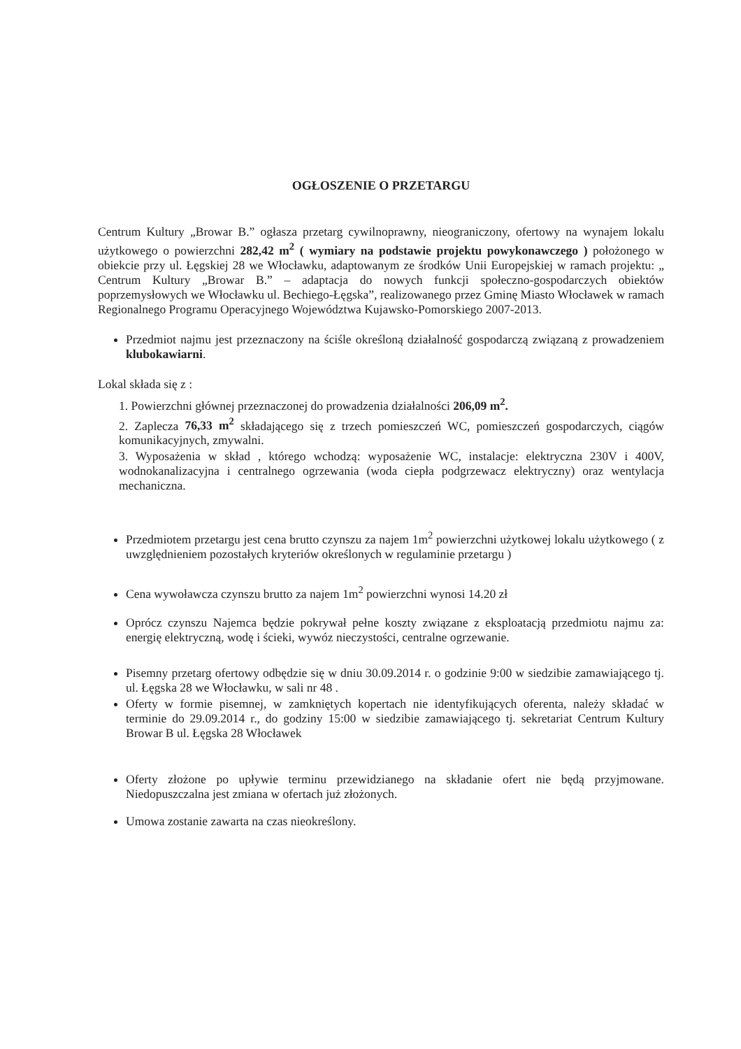OGŁOSZENIE O PRZETARGU
Centrum Kultury „Browar B.” ogłasza przetarg cywilnoprawny, nieograniczony, ofertowy na wynajem lokalu użytkowego o powierzchni 282,42 m<sup>2</sup> ( wymiary na podstawie projektu powykonawczego ) położonego w obiekcie przy ul. Łęgskiej 28 we Włocławku, adaptowanym ze środków Unii Europejskiej w ramach projektu: „ Centrum Kultury „Browar B.” – adaptacja do nowych funkcji społeczno-gospodarczych obiektów poprzemysłowych we Włocławku ul. Bechiego-Łęgska”, realizowanego przez Gminę Miasto Włocławek w ramach Regionalnego Programu Operacyjnego Województwa Kujawsko-Pomorskiego 2007-2013.
Przedmiot najmu jest przeznaczony na ściśle określoną działalność gospodarczą związaną z prowadzeniem klubokawiarni.
Lokal składa się z :
1. Powierzchni głównej przeznaczonej do prowadzenia działalności 206,09 m<sup>2</sup>.
2. Zaplecza 76,33 m<sup>2</sup> składającego się z trzech pomieszczeń WC, pomieszczeń gospodarczych, ciągów komunikacyjnych, zmywalni.
3. Wyposażenia w skład , którego wchodzą: wyposażenie WC, instalacje: elektryczna 230V i 400V, wodnokanalizacyjna i centralnego ogrzewania (woda ciepła podgrzewacz elektryczny) oraz wentylacja mechaniczna.
Przedmiotem przetargu jest cena brutto czynszu za najem 1m<sup>2</sup> powierzchni użytkowej lokalu użytkowego ( z uwzględnieniem pozostałych kryteriów określonych w regulaminie przetargu )
Cena wywoławcza czynszu brutto za najem 1m<sup>2</sup> powierzchni wynosi 14.20 zł
Oprócz czynszu Najemca będzie pokrywał pełne koszty związane z eksploatacją przedmiotu najmu za: energię elektryczną, wodę i ścieki, wywóz nieczystości, centralne ogrzewanie.
Pisemny przetarg ofertowy odbędzie się w dniu 30.09.2014 r. o godzinie 9:00 w siedzibie zamawiającego tj. ul. Łęgska 28 we Włocławku, w sali nr 48 .
Oferty w formie pisemnej, w zamkniętych kopertach nie identyfikujących oferenta, należy składać w terminie do 29.09.2014 r., do godziny 15:00 w siedzibie zamawiającego tj. sekretariat Centrum Kultury Browar B ul. Łęgska 28 Włocławek
Oferty złożone po upływie terminu przewidzianego na składanie ofert nie będą przyjmowane. Niedopuszczalna jest zmiana w ofertach już złożonych.
Umowa zostanie zawarta na czas nieokreślony.